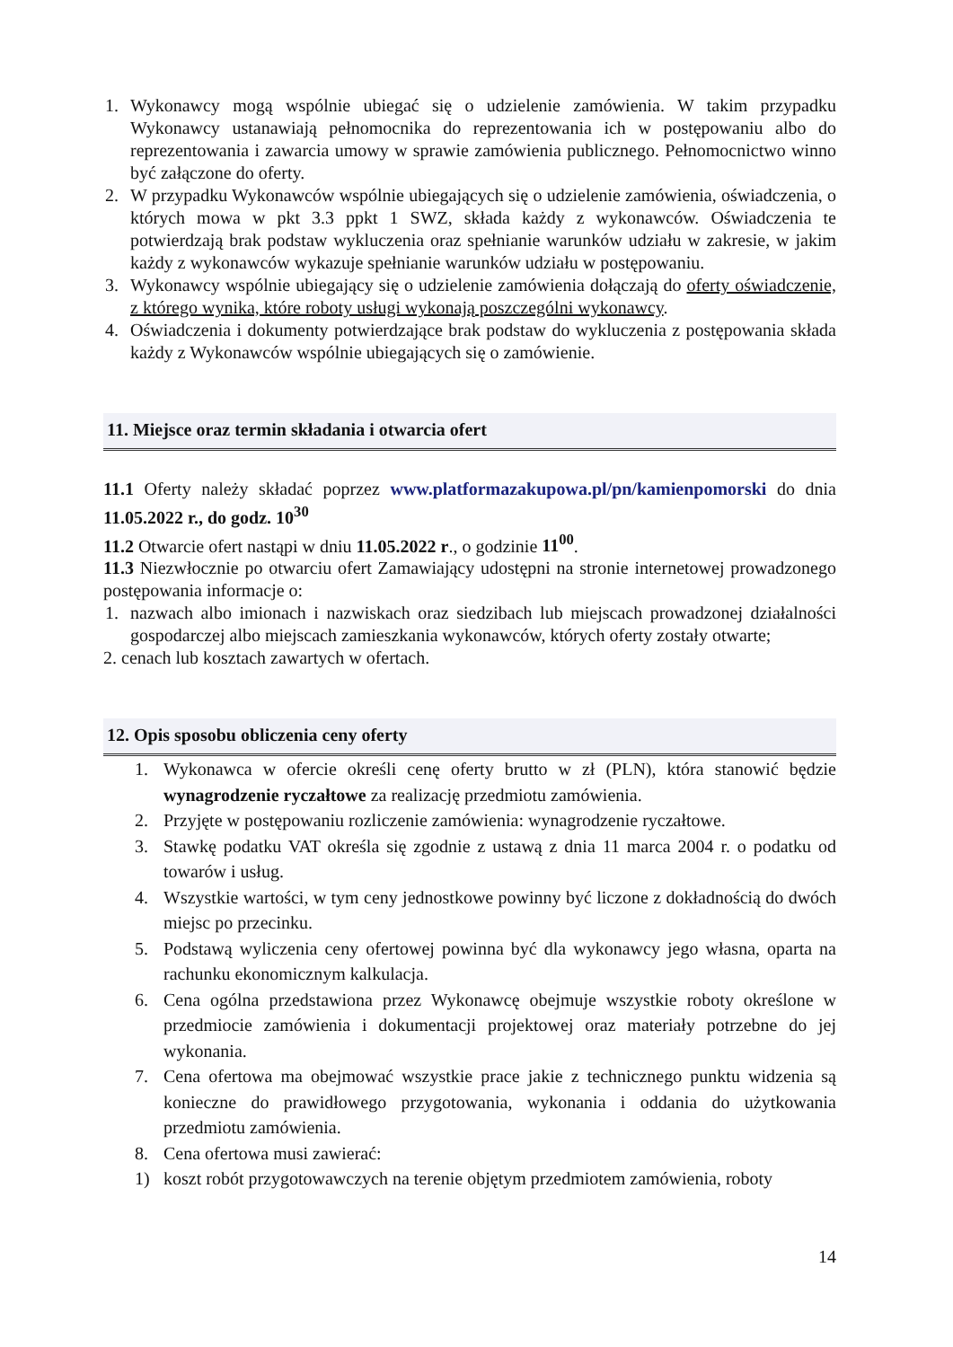1. Wykonawcy mogą wspólnie ubiegać się o udzielenie zamówienia. W takim przypadku Wykonawcy ustanawiają pełnomocnika do reprezentowania ich w postępowaniu albo do reprezentowania i zawarcia umowy w sprawie zamówienia publicznego. Pełnomocnictwo winno być załączone do oferty.
2. W przypadku Wykonawców wspólnie ubiegających się o udzielenie zamówienia, oświadczenia, o których mowa w pkt 3.3 ppkt 1 SWZ, składa każdy z wykonawców. Oświadczenia te potwierdzają brak podstaw wykluczenia oraz spełnianie warunków udziału w zakresie, w jakim każdy z wykonawców wykazuje spełnianie warunków udziału w postępowaniu.
3. Wykonawcy wspólnie ubiegający się o udzielenie zamówienia dołączają do oferty oświadczenie, z którego wynika, które roboty usługi wykonają poszczególni wykonawcy.
4. Oświadczenia i dokumenty potwierdzające brak podstaw do wykluczenia z postępowania składa każdy z Wykonawców wspólnie ubiegających się o zamówienie.
11. Miejsce oraz termin składania i otwarcia ofert
11.1 Oferty należy składać poprzez www.platformazakupowa.pl/pn/kamienpomorski do dnia 11.05.2022 r., do godz. 10<sup>30</sup>
11.2 Otwarcie ofert nastąpi w dniu 11.05.2022 r., o godzinie 11<sup>00</sup>.
11.3 Niezwłocznie po otwarciu ofert Zamawiający udostępni na stronie internetowej prowadzonego postępowania informacje o:
1. nazwach albo imionach i nazwiskach oraz siedzibach lub miejscach prowadzonej działalności gospodarczej albo miejscach zamieszkania wykonawców, których oferty zostały otwarte;
2. cenach lub kosztach zawartych w ofertach.
12. Opis sposobu obliczenia ceny oferty
1. Wykonawca w ofercie określi cenę oferty brutto w zł (PLN), która stanowić będzie wynagrodzenie ryczałtowe za realizację przedmiotu zamówienia.
2. Przyjęte w postępowaniu rozliczenie zamówienia: wynagrodzenie ryczałtowe.
3. Stawkę podatku VAT określa się zgodnie z ustawą z dnia 11 marca 2004 r. o podatku od towarów i usług.
4. Wszystkie wartości, w tym ceny jednostkowe powinny być liczone z dokładnością do dwóch miejsc po przecinku.
5. Podstawą wyliczenia ceny ofertowej powinna być dla wykonawcy jego własna, oparta na rachunku ekonomicznym kalkulacja.
6. Cena ogólna przedstawiona przez Wykonawcę obejmuje wszystkie roboty określone w przedmiocie zamówienia i dokumentacji projektowej oraz materiały potrzebne do jej wykonania.
7. Cena ofertowa ma obejmować wszystkie prace jakie z technicznego punktu widzenia są konieczne do prawidłowego przygotowania, wykonania i oddania do użytkowania przedmiotu zamówienia.
8. Cena ofertowa musi zawierać:
1) koszt robót przygotowawczych na terenie objętym przedmiotem zamówienia, roboty
14